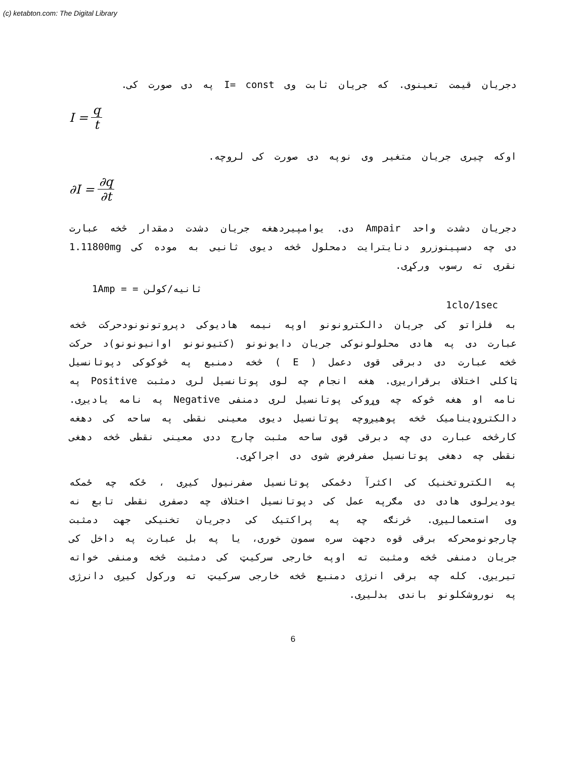(c) ketabton.com: The Digital Library
دجریان قیمت تعینوی. که جریان ثابت وی I= const په دی صورت کی.
I = q t
اوکه چیری جریان متغیر وی نوپه دی صورت کی لروچه.
∂I = ∂q ∂t
دجریان دشدت واحد Ampair دی. یوامپیردهغه جریان دشدت دمقدار څخه عبارت دی چه دسپینوزرو دنایترایت دمحلول څخه دیوی ثانیی به موده کی 1.11800mg نقری ته رسوب ورکړی.
1Amp = = ثانیه/کولن
1clo/1sec
به فلزاتو کی جریان دالکترونونو اوپه نیمه هادیوکی دپروتونونودحرکت څخه عبارت دی په هادی محلولونوکی جریان دایونونو (کتیونونو اوانیونونو)د حرکت څخه عبارت دی دبرقی قوی دعمل ( E ) څخه دمنبع په څوکوکی دپوتانسیل ټاکلی اختلاف برقراریږی. هغه انجام چه لوی پوتانسیل لری دمثبت Positive په نامه او هغه څوکه چه وړوکی پوتانسیل لری دمنفی Negative په نامه یادیږی. دالکتروډینامیک څخه پوهیږوچه پوتانسیل دیوی معینی نقطی په ساحه کی دهغه کارڅخه عبارت دی چه دبرقی قوی ساحه مثبت چارج ددی معینی نقطی څخه دهغی نقطی چه دهغی پوتانسیل صفرفرض شوی دی اجراکړی.
په الکتروتخنیک کی اکثرآ دځمکی پوتانسیل صفرنیول کیږی ، ځکه چه ځمکه یودیرلوی هادی دی مګرپه عمل کی دپوتانسیل اختلاف چه دصفری نقطی تابع نه وی استعمالیږی. څرنګه چه په پراکتیک کی دجریان تخنیکی جهت دمثبت چارجونومحرکه برقی قوه دجهت سره سمون خوری، یا په بل عبارت په داخل کی جریان دمنفی څخه ومثبت ته اوپه خارجی سرکیټ کی دمثبت څخه ومنفی خواته تیریږی. کله چه برقی انرژی دمنبع څخه خارجی سرکیټ ته ورکول کیږی دانرژی په نوروشکلونو باندی بدلیږی.
6